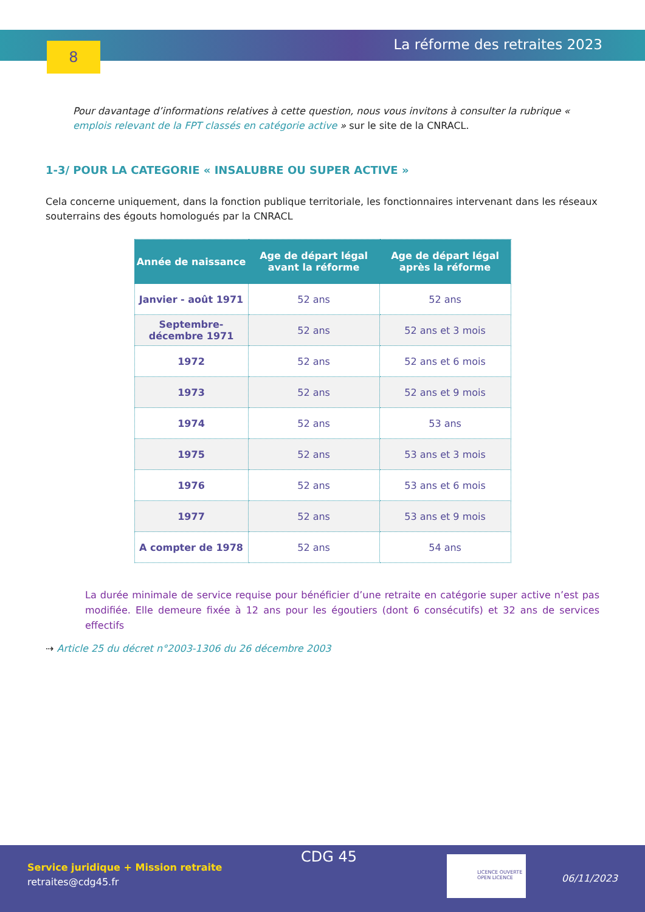8 La réforme des retraites 2023
Pour davantage d’informations relatives à cette question, nous vous invitons à consulter la rubrique « emplois relevant de la FPT classés en catégorie active » sur le site de la CNRACL.
1-3/ POUR LA CATEGORIE « INSALUBRE OU SUPER ACTIVE »
Cela concerne uniquement, dans la fonction publique territoriale, les fonctionnaires intervenant dans les réseaux souterrains des égouts homologués par la CNRACL
| Année de naissance | Age de départ légal avant la réforme | Age de départ légal après la réforme |
| --- | --- | --- |
| Janvier - août 1971 | 52 ans | 52 ans |
| Septembre- décembre 1971 | 52 ans | 52 ans et 3 mois |
| 1972 | 52 ans | 52 ans et 6 mois |
| 1973 | 52 ans | 52 ans et 9 mois |
| 1974 | 52 ans | 53 ans |
| 1975 | 52 ans | 53 ans et 3 mois |
| 1976 | 52 ans | 53 ans et 6 mois |
| 1977 | 52 ans | 53 ans et 9 mois |
| A compter de 1978 | 52 ans | 54 ans |
La durée minimale de service requise pour bénéficier d’une retraite en catégorie super active n’est pas modifiée. Elle demeure fixée à 12 ans pour les égoutiers (dont 6 consécutifs) et 32 ans de services effectifs
⇢ Article 25 du décret n°2003-1306 du 26 décembre 2003
Service juridique + Mission retraite
retraites@cdg45.fr
CDG 45
LICENCE OUVERTE
OPEN LICENCE
06/11/2023